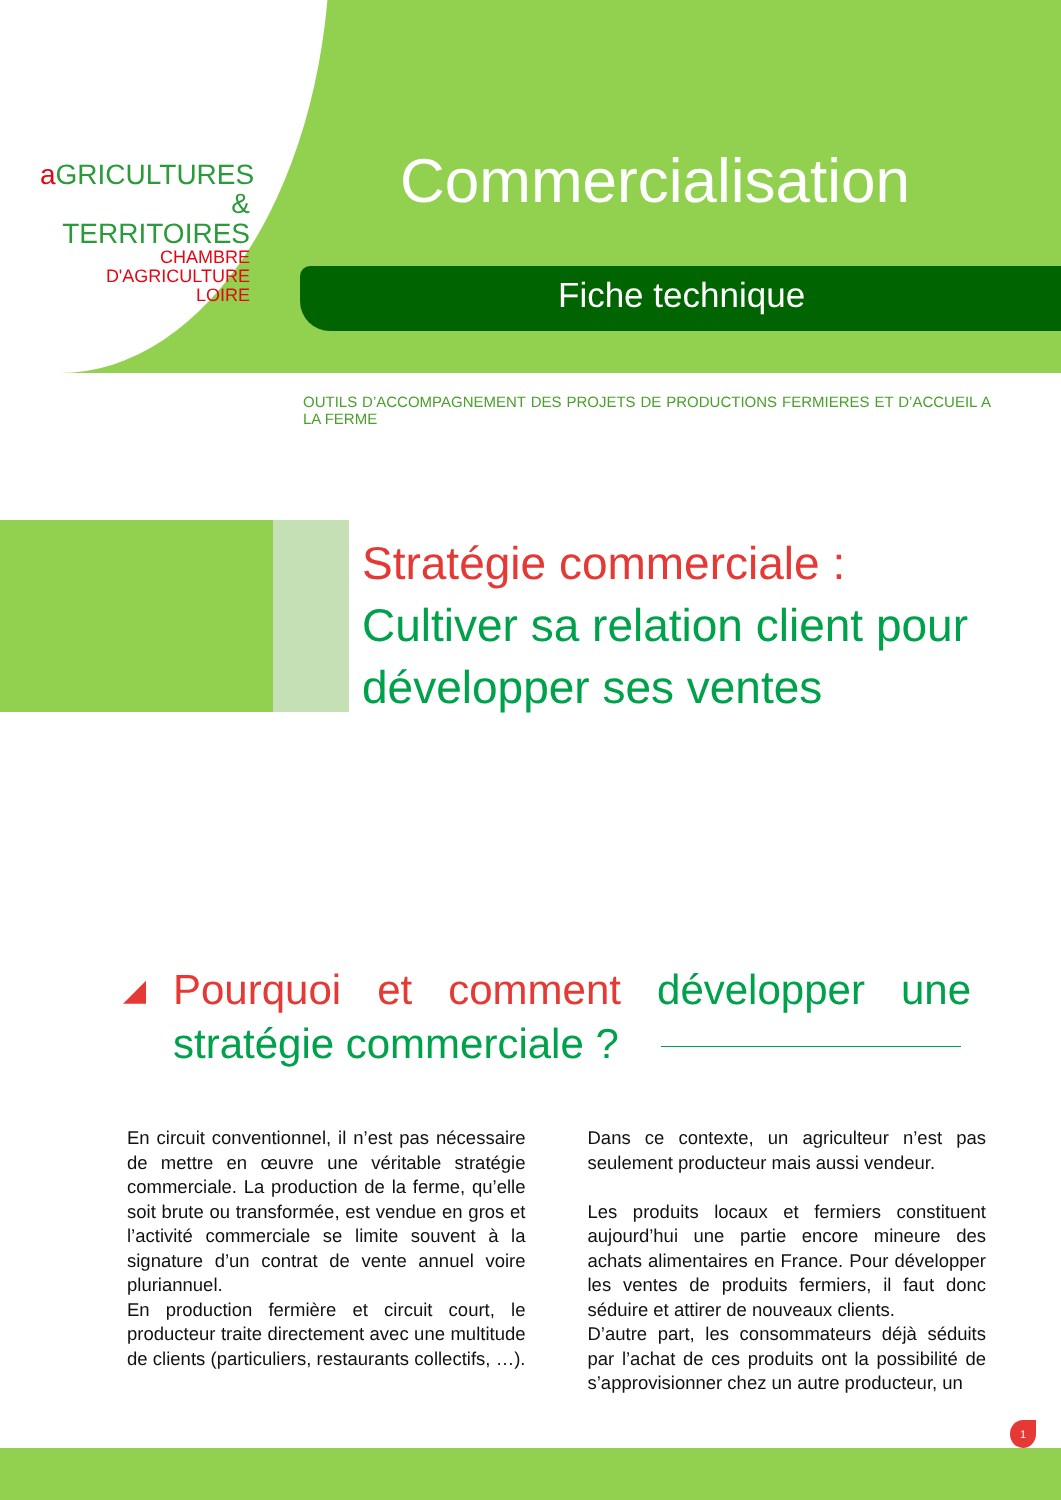a GRICULTURES
& TERRITOIRES
CHAMBRE D'AGRICULTURE
LOIRE
Commercialisation
Fiche technique
OUTILS D’ACCOMPAGNEMENT DES PROJETS DE PRODUCTIONS FERMIERES ET D’ACCUEIL A LA FERME
Stratégie commerciale :
Cultiver sa relation client pour développer ses ventes
◢ Pourquoi et comment développer une stratégie commerciale ?
En circuit conventionnel, il n’est pas nécessaire de mettre en œuvre une véritable stratégie commerciale. La production de la ferme, qu’elle soit brute ou transformée, est vendue en gros et l’activité commerciale se limite souvent à la signature d’un contrat de vente annuel voire pluriannuel.
En production fermière et circuit court, le producteur traite directement avec une multitude de clients (particuliers, restaurants collectifs, …). Dans ce contexte, un agriculteur n’est pas seulement producteur mais aussi vendeur.
Les produits locaux et fermiers constituent aujourd’hui une partie encore mineure des achats alimentaires en France. Pour développer les ventes de produits fermiers, il faut donc séduire et attirer de nouveaux clients.
D’autre part, les consommateurs déjà séduits par l’achat de ces produits ont la possibilité de s’approvisionner chez un autre producteur, un
1